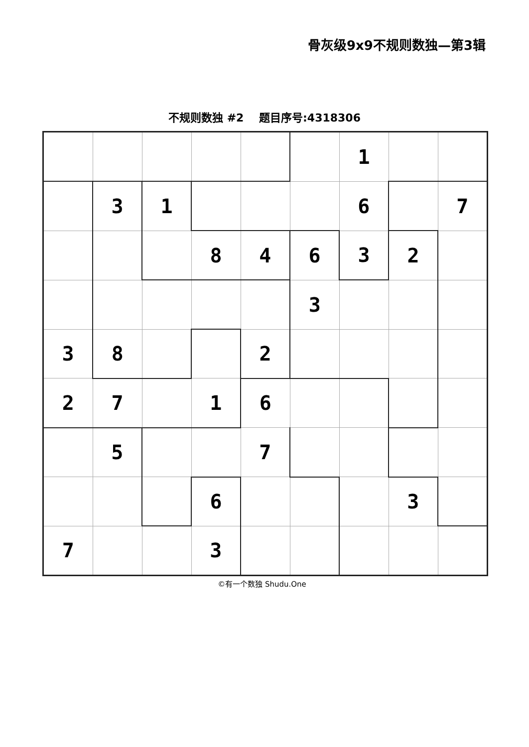骨灰级9x9不规则数独—第3辑
不规则数独 #2 题目序号:4318306
| | | | | | | 1 | | |
| | 3 | 1 | | | | 6 | | 7 |
| | | | 8 | 4 | 6 | 3 | 2 | |
| | | | | | 3 | | | |
| 3 | 8 | | | 2 | | | | |
| 2 | 7 | | 1 | 6 | | | | |
| | 5 | | | 7 | | | | |
| | | | 6 | | | | 3 | |
| 7 | | | 3 | | | | | |
©有一个数独 Shudu.One